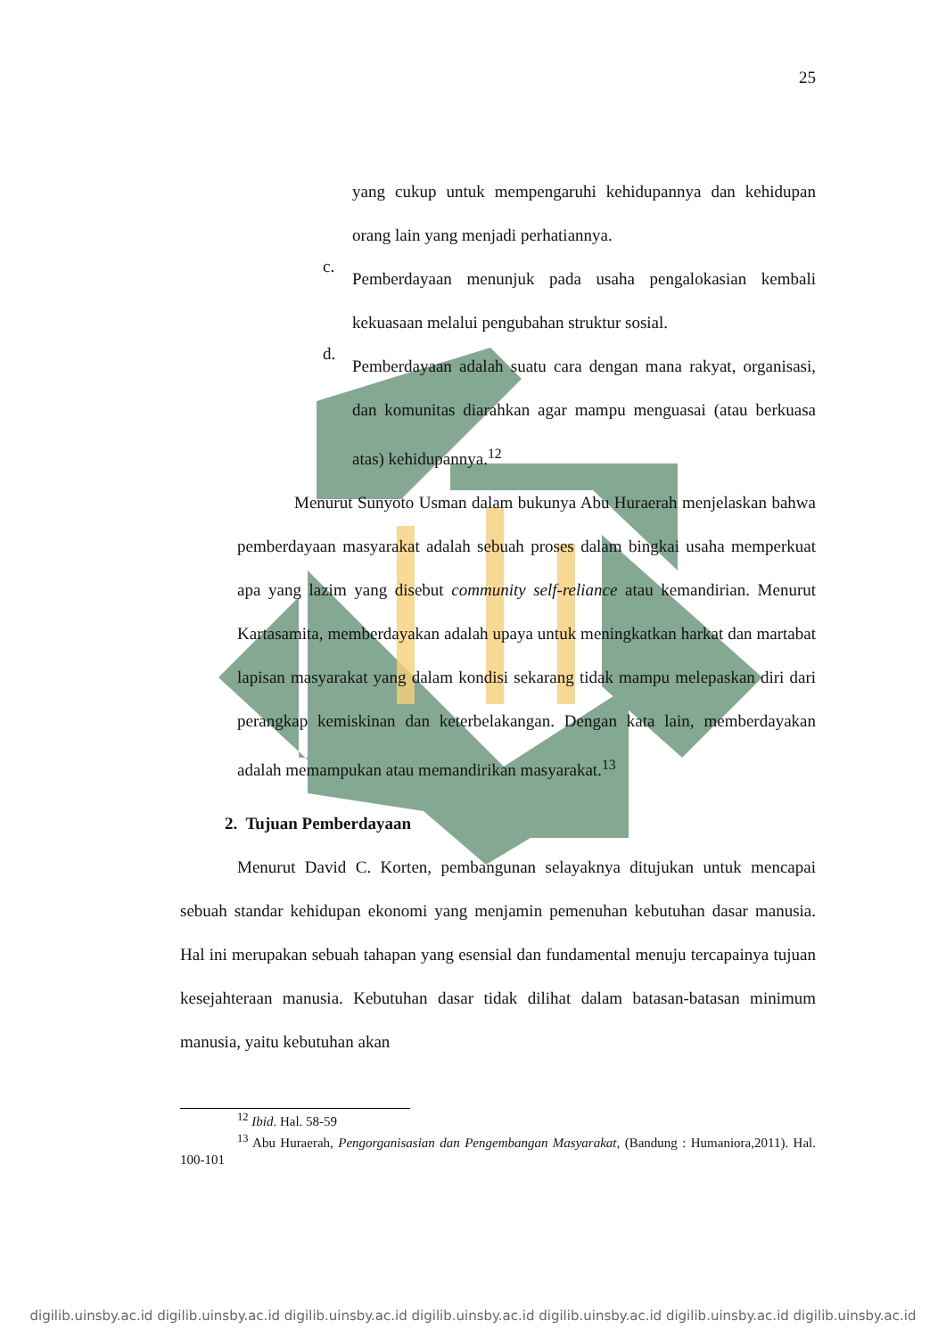25
yang cukup untuk mempengaruhi kehidupannya dan kehidupan orang lain yang menjadi perhatiannya.
c.
Pemberdayaan menunjuk pada usaha pengalokasian kembali kekuasaan melalui pengubahan struktur sosial.
d.
Pemberdayaan adalah suatu cara dengan mana rakyat, organisasi, dan komunitas diarahkan agar mampu menguasai (atau berkuasa atas) kehidupannya.<sup>12</sup>
Menurut Sunyoto Usman dalam bukunya Abu Huraerah menjelaskan bahwa pemberdayaan masyarakat adalah sebuah proses dalam bingkai usaha memperkuat apa yang lazim yang disebut community self-reliance atau kemandirian. Menurut Kartasamita, memberdayakan adalah upaya untuk meningkatkan harkat dan martabat lapisan masyarakat yang dalam kondisi sekarang tidak mampu melepaskan diri dari perangkap kemiskinan dan keterbelakangan. Dengan kata lain, memberdayakan adalah memampukan atau memandirikan masyarakat.<sup>13</sup>
2. Tujuan Pemberdayaan
Menurut David C. Korten, pembangunan selayaknya ditujukan untuk mencapai sebuah standar kehidupan ekonomi yang menjamin pemenuhan kebutuhan dasar manusia. Hal ini merupakan sebuah tahapan yang esensial dan fundamental menuju tercapainya tujuan kesejahteraan manusia. Kebutuhan dasar tidak dilihat dalam batasan-batasan minimum manusia, yaitu kebutuhan akan
<sup>12</sup> Ibid. Hal. 58-59
<sup>13</sup> Abu Huraerah, Pengorganisasian dan Pengembangan Masyarakat, (Bandung : Humaniora,2011). Hal. 100-101
digilib.uinsby.ac.id digilib.uinsby.ac.id digilib.uinsby.ac.id digilib.uinsby.ac.id digilib.uinsby.ac.id digilib.uinsby.ac.id digilib.uinsby.ac.id